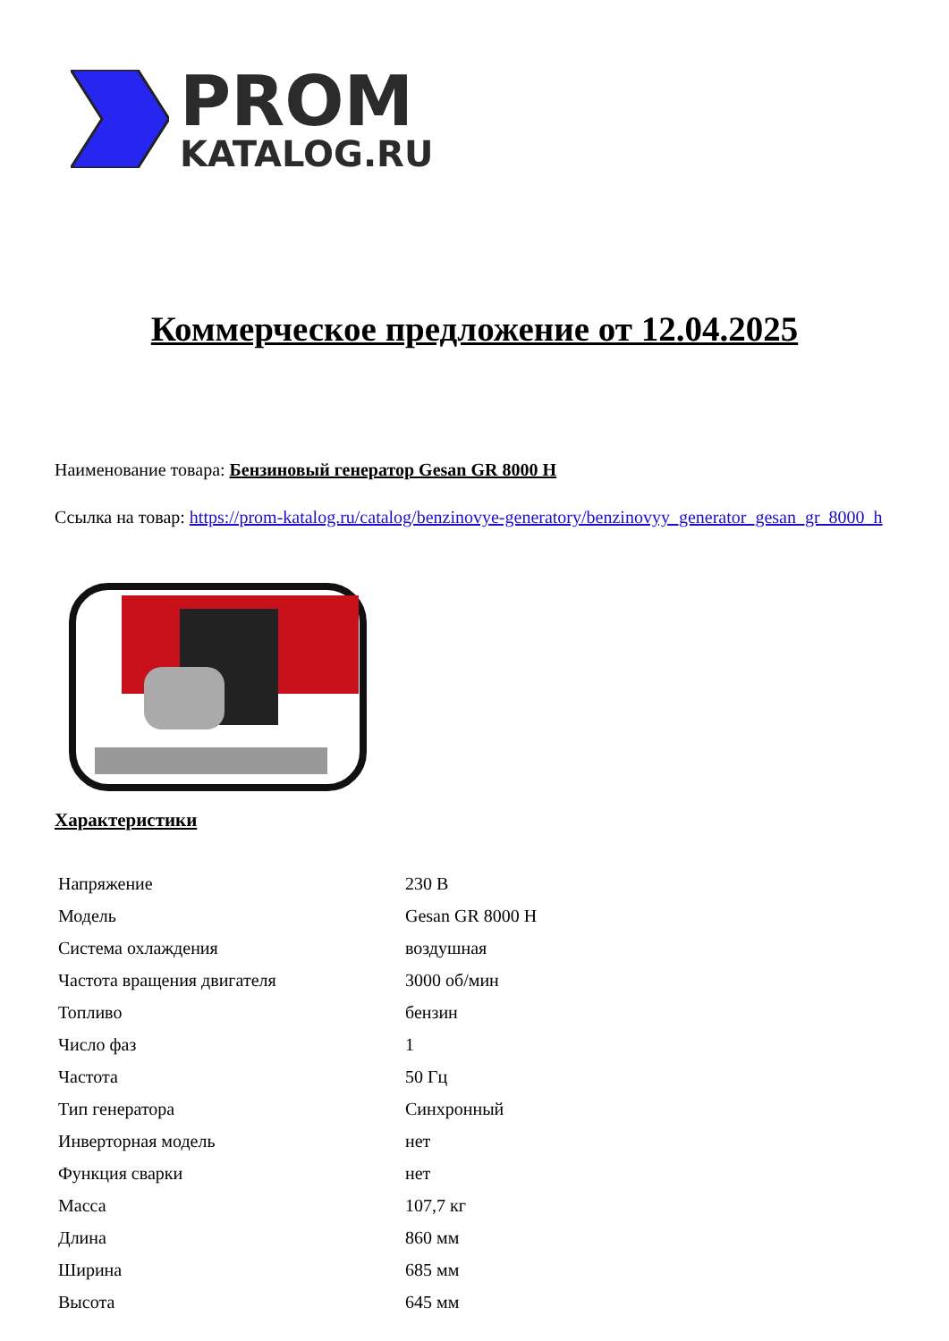PROM
KATALOG.RU
Коммерческое предложение от 12.04.2025
Наименование товара: Бензиновый генератор Gesan GR 8000 H
Ссылка на товар: https://prom-katalog.ru/catalog/benzinovye-generatory/benzinovyy_generator_gesan_gr_8000_h
Характеристики
| Напряжение | 230 В |
| Модель | Gesan GR 8000 H |
| Система охлаждения | воздушная |
| Частота вращения двигателя | 3000 об/мин |
| Топливо | бензин |
| Число фаз | 1 |
| Частота | 50 Гц |
| Тип генератора | Синхронный |
| Инверторная модель | нет |
| Функция сварки | нет |
| Масса | 107,7 кг |
| Длина | 860 мм |
| Ширина | 685 мм |
| Высота | 645 мм |